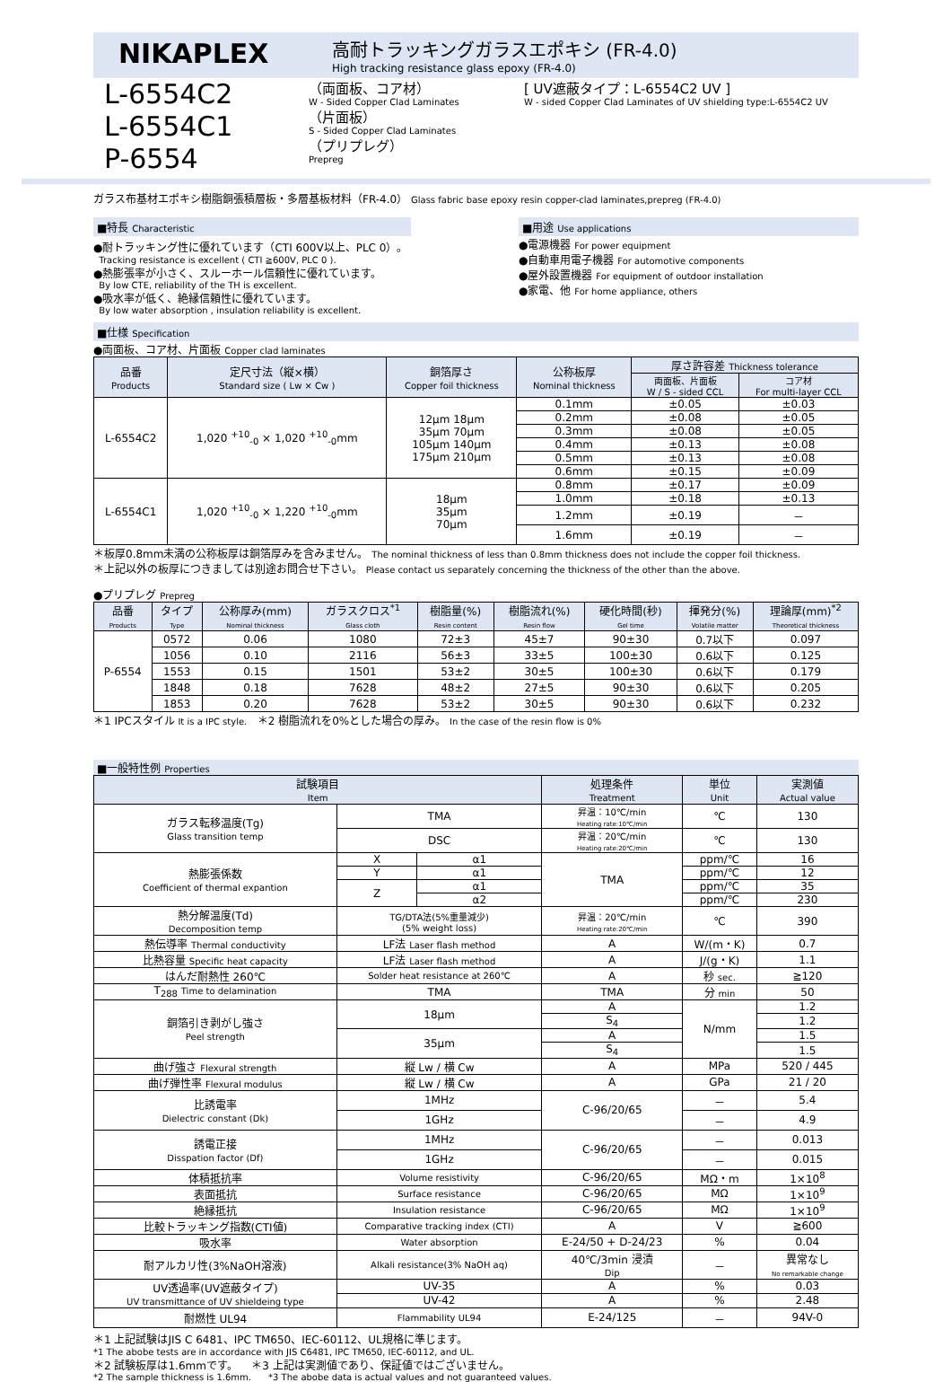NIKAPLEX
高耐トラッキングガラスエポキシ (FR-4.0)
High tracking resistance glass epoxy (FR-4.0)
L-6554C2
L-6554C1
P-6554
（両面板、コア材）
W - Sided Copper Clad Laminates
（片面板）
S - Sided Copper Clad Laminates
（プリプレグ）
Prepreg
[ UV遮蔽タイプ：L-6554C2 UV ]
W - sided Copper Clad Laminates of UV shielding type:L-6554C2 UV
ガラス布基材エポキシ樹脂銅張積層板・多層基板材料（FR-4.0） Glass fabric base epoxy resin copper-clad laminates,prepreg (FR-4.0)
■特長 Characteristic
●耐トラッキング性に優れています（CTI 600V以上、PLC 0）。
Tracking resistance is excellent ( CTI ≧600V, PLC 0 ).
●熱膨張率が小さく、スルーホール信頼性に優れています。
By low CTE, reliability of the TH is excellent.
●吸水率が低く、絶縁信頼性に優れています。
By low water absorption , insulation reliability is excellent.
■用途 Use applications
●電源機器 For power equipment
●自動車用電子機器 For automotive components
●屋外設置機器 For equipment of outdoor installation
●家電、他 For home appliance, others
■仕様 Specification
●両面板、コア材、片面板 Copper clad laminates
| 品番 Products | 定尺寸法（縦×横） Standard size ( Lw × Cw ) | 銅箔厚さ Copper foil thickness | 公称板厚 Nominal thickness | 厚さ許容差 Thickness tolerance | |
| --- | --- | --- | --- | --- | --- |
| | | | | 両面板、片面板 W / S - sided CCL | コア材 For multi-layer CCL |
| L-6554C2 | 1,020 <sup>+10</sup><sub>-0</sub> × 1,020 <sup>+10</sup><sub>-0</sub>mm | 12μm 18μm 35μm 70μm 105μm 140μm 175μm 210μm | 0.1mm | ±0.05 | ±0.03 |
| | | | 0.2mm | ±0.08 | ±0.05 |
| | | | 0.3mm | ±0.08 | ±0.05 |
| | | | 0.4mm | ±0.13 | ±0.08 |
| | | | 0.5mm | ±0.13 | ±0.08 |
| | | | 0.6mm | ±0.15 | ±0.09 |
| L-6554C1 | 1,020 <sup>+10</sup><sub>-0</sub> × 1,220 <sup>+10</sup><sub>-0</sub>mm | 18μm 35μm 70μm | 0.8mm | ±0.17 | ±0.09 |
| | | | 1.0mm | ±0.18 | ±0.13 |
| | | | 1.2mm | ±0.19 | － |
| | | | 1.6mm | ±0.19 | － |
＊板厚0.8mm未満の公称板厚は銅箔厚みを含みません。 The nominal thickness of less than 0.8mm thickness does not include the copper foil thickness.
＊上記以外の板厚につきましては別途お問合せ下さい。 Please contact us separately concerning the thickness of the other than the above.
●プリプレグ Prepreg
| 品番 Products | タイプ Type | 公称厚み(mm) Nominal thickness | ガラスクロス<sup>*1</sup> Glass cloth | 樹脂量(%) Resin content | 樹脂流れ(%) Resin flow | 硬化時間(秒) Gel time | 揮発分(%) Volatile matter | 理論厚(mm)<sup>*2</sup> Theoretical thickness |
| --- | --- | --- | --- | --- | --- | --- | --- | --- |
| P-6554 | 0572 | 0.06 | 1080 | 72±3 | 45±7 | 90±30 | 0.7以下 | 0.097 |
| | 1056 | 0.10 | 2116 | 56±3 | 33±5 | 100±30 | 0.6以下 | 0.125 |
| | 1553 | 0.15 | 1501 | 53±2 | 30±5 | 100±30 | 0.6以下 | 0.179 |
| | 1848 | 0.18 | 7628 | 48±2 | 27±5 | 90±30 | 0.6以下 | 0.205 |
| | 1853 | 0.20 | 7628 | 53±2 | 30±5 | 90±30 | 0.6以下 | 0.232 |
＊1 IPCスタイル It is a IPC style. ＊2 樹脂流れを0%とした場合の厚み。 In the case of the resin flow is 0%
■一般特性例 Properties
| 試験項目 Item | | | 処理条件 Treatment | 単位 Unit | 実測値 Actual value |
| --- | --- | --- | --- | --- | --- |
| ガラス転移温度(Tg) Glass transition temp | TMA | | 昇温：10℃/min Heating rate:10℃/min | ℃ | 130 |
| | DSC | | 昇温：20℃/min Heating rate:20℃/min | ℃ | 130 |
| 熱膨張係数 Coefficient of thermal expantion | X | α1 | TMA | ppm/℃ | 16 |
| | Y | α1 | | ppm/℃ | 12 |
| | Z | α1 | | ppm/℃ | 35 |
| | | α2 | | ppm/℃ | 230 |
| 熱分解温度(Td) Decomposition temp | TG/DTA法(5%重量減少) (5% weight loss) | | 昇温：20℃/min Heating rate:20℃/min | ℃ | 390 |
| 熱伝導率 Thermal conductivity | LF法 Laser flash method | | A | W/(m・K) | 0.7 |
| 比熱容量 Specific heat capacity | LF法 Laser flash method | | A | J/(g・K) | 1.1 |
| はんだ耐熱性 260℃ | Solder heat resistance at 260℃ | | A | 秒 sec. | ≧120 |
| T<sub>288</sub> Time to delamination | TMA | | TMA | 分 min | 50 |
| 銅箔引き剥がし強さ Peel strength | 18μm | | A | N/mm | 1.2 |
| | | | S<sub>4</sub> | | 1.2 |
| | 35μm | | A | | 1.5 |
| | | | S<sub>4</sub> | | 1.5 |
| 曲げ強さ Flexural strength | 縦 Lw / 横 Cw | | A | MPa | 520 / 445 |
| 曲げ弾性率 Flexural modulus | 縦 Lw / 横 Cw | | A | GPa | 21 / 20 |
| 比誘電率 Dielectric constant (Dk) | 1MHz | | C-96/20/65 | － | 5.4 |
| | 1GHz | | | － | 4.9 |
| 誘電正接 Disspation factor (Df) | 1MHz | | C-96/20/65 | － | 0.013 |
| | 1GHz | | | － | 0.015 |
| 体積抵抗率 | Volume resistivity | | C-96/20/65 | MΩ・m | 1×10<sup>8</sup> |
| 表面抵抗 | Surface resistance | | C-96/20/65 | MΩ | 1×10<sup>9</sup> |
| 絶縁抵抗 | Insulation resistance | | C-96/20/65 | MΩ | 1×10<sup>9</sup> |
| 比較トラッキング指数(CTI値) | Comparative tracking index (CTI) | | A | V | ≧600 |
| 吸水率 | Water absorption | | E-24/50 + D-24/23 | % | 0.04 |
| 耐アルカリ性(3%NaOH溶液) | Alkali resistance(3% NaOH aq) | | 40℃/3min 浸漬 Dip | － | 異常なし No remarkable change |
| UV透過率(UV遮蔽タイプ) UV transmittance of UV shieldeing type | UV-35 | | A | % | 0.03 |
| | UV-42 | | A | % | 2.48 |
| 耐燃性 UL94 | Flammability UL94 | | E-24/125 | － | 94V-0 |
＊1 上記試験はJIS C 6481、IPC TM650、IEC-60112、UL規格に準じます。
*1 The abobe tests are in accordance with JIS C6481, IPC TM650, IEC-60112, and UL.
＊2 試験板厚は1.6mmです。 ＊3 上記は実測値であり、保証値ではございません。
*2 The sample thickness is 1.6mm. *3 The abobe data is actual values and not guaranteed values.